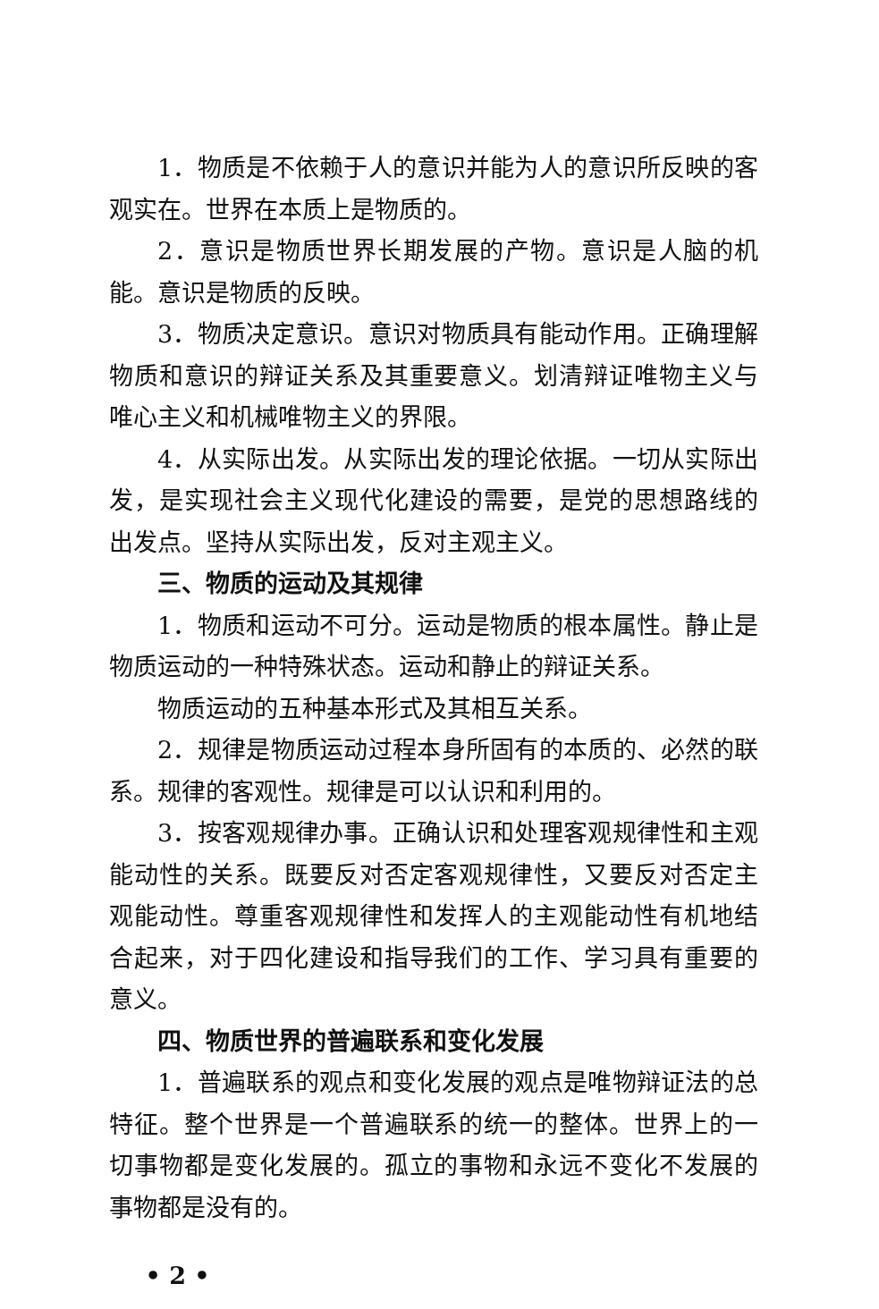1．物质是不依赖于人的意识并能为人的意识所反映的客观实在。世界在本质上是物质的。
2．意识是物质世界长期发展的产物。意识是人脑的机能。意识是物质的反映。
3．物质决定意识。意识对物质具有能动作用。正确理解物质和意识的辩证关系及其重要意义。划清辩证唯物主义与唯心主义和机械唯物主义的界限。
4．从实际出发。从实际出发的理论依据。一切从实际出发，是实现社会主义现代化建设的需要，是党的思想路线的出发点。坚持从实际出发，反对主观主义。
三、物质的运动及其规律
1．物质和运动不可分。运动是物质的根本属性。静止是物质运动的一种特殊状态。运动和静止的辩证关系。
物质运动的五种基本形式及其相互关系。
2．规律是物质运动过程本身所固有的本质的、必然的联系。规律的客观性。规律是可以认识和利用的。
3．按客观规律办事。正确认识和处理客观规律性和主观能动性的关系。既要反对否定客观规律性，又要反对否定主观能动性。尊重客观规律性和发挥人的主观能动性有机地结合起来，对于四化建设和指导我们的工作、学习具有重要的意义。
四、物质世界的普遍联系和变化发展
1．普遍联系的观点和变化发展的观点是唯物辩证法的总特征。整个世界是一个普遍联系的统一的整体。世界上的一切事物都是变化发展的。孤立的事物和永远不变化不发展的事物都是没有的。
• 2 •